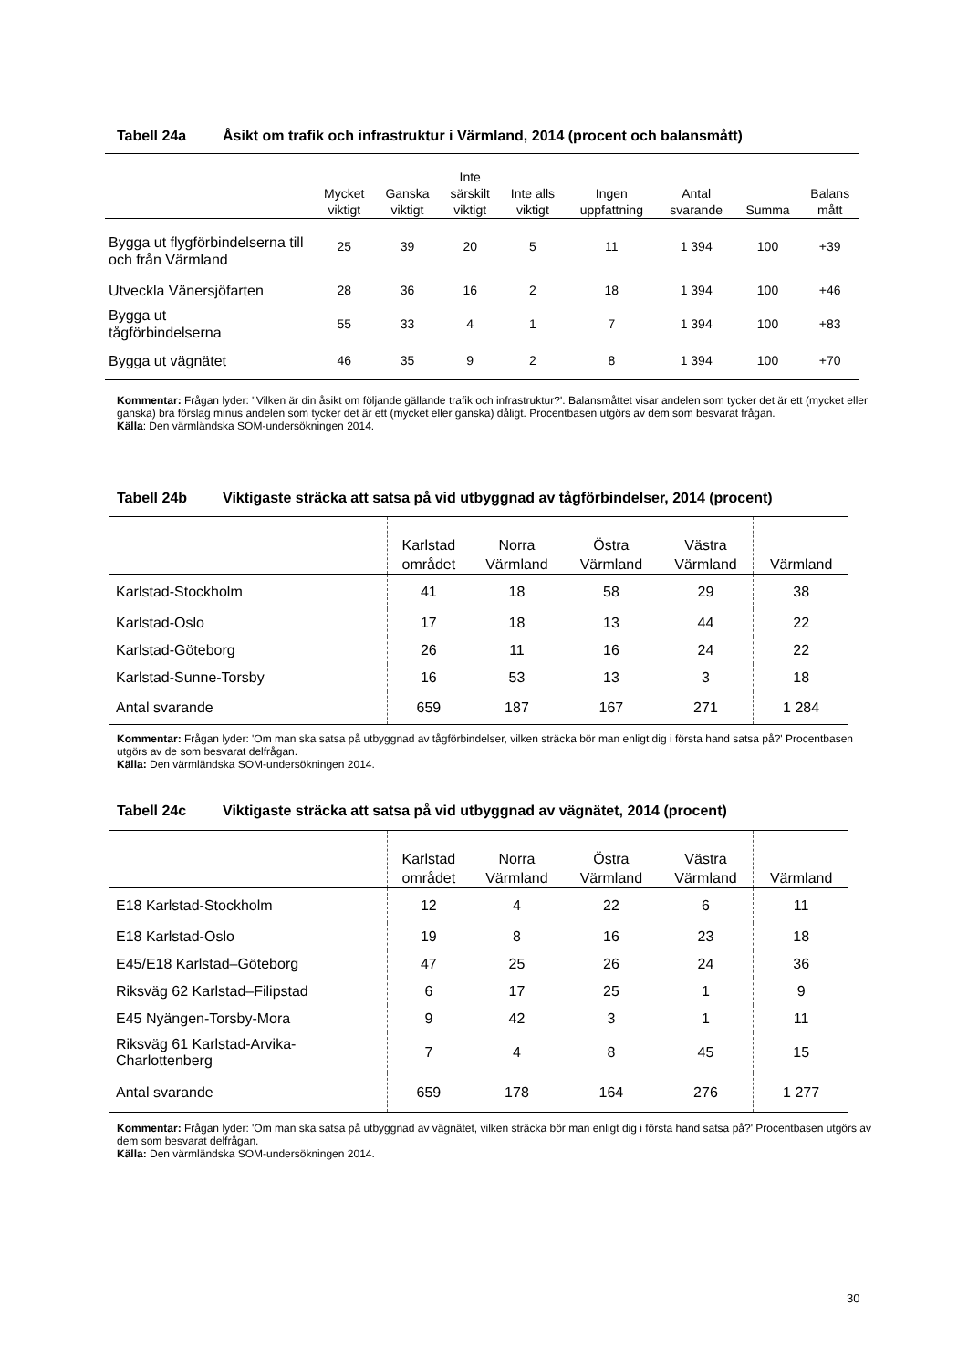Tabell 24a Åsikt om trafik och infrastruktur i Värmland, 2014 (procent och balansmått)
| | Mycket viktigt | Ganska viktigt | Inte särskilt viktigt | Inte alls viktigt | Ingen uppfattning | Antal svarande | Summa | Balans mått |
| --- | --- | --- | --- | --- | --- | --- | --- | --- |
| Bygga ut flygförbindelserna till och från Värmland | 25 | 39 | 20 | 5 | 11 | 1 394 | 100 | +39 |
| Utveckla Vänersjöfarten | 28 | 36 | 16 | 2 | 18 | 1 394 | 100 | +46 |
| Bygga ut tågförbindelserna | 55 | 33 | 4 | 1 | 7 | 1 394 | 100 | +83 |
| Bygga ut vägnätet | 46 | 35 | 9 | 2 | 8 | 1 394 | 100 | +70 |
Kommentar: Frågan lyder: ''Vilken är din åsikt om följande gällande trafik och infrastruktur?'. Balansmåttet visar andelen som tycker det är ett (mycket eller ganska) bra förslag minus andelen som tycker det är ett (mycket eller ganska) dåligt. Procentbasen utgörs av dem som besvarat frågan.
Källa: Den värmländska SOM-undersökningen 2014.
Tabell 24b Viktigaste sträcka att satsa på vid utbyggnad av tågförbindelser, 2014 (procent)
| | Karlstad området | Norra Värmland | Östra Värmland | Västra Värmland | Värmland |
| --- | --- | --- | --- | --- | --- |
| Karlstad-Stockholm | 41 | 18 | 58 | 29 | 38 |
| Karlstad-Oslo | 17 | 18 | 13 | 44 | 22 |
| Karlstad-Göteborg | 26 | 11 | 16 | 24 | 22 |
| Karlstad-Sunne-Torsby | 16 | 53 | 13 | 3 | 18 |
| Antal svarande | 659 | 187 | 167 | 271 | 1 284 |
Kommentar: Frågan lyder: 'Om man ska satsa på utbyggnad av tågförbindelser, vilken sträcka bör man enligt dig i första hand satsa på?' Procentbasen utgörs av de som besvarat delfrågan.
Källa: Den värmländska SOM-undersökningen 2014.
Tabell 24c Viktigaste sträcka att satsa på vid utbyggnad av vägnätet, 2014 (procent)
| | Karlstad området | Norra Värmland | Östra Värmland | Västra Värmland | Värmland |
| --- | --- | --- | --- | --- | --- |
| E18 Karlstad-Stockholm | 12 | 4 | 22 | 6 | 11 |
| E18 Karlstad-Oslo | 19 | 8 | 16 | 23 | 18 |
| E45/E18 Karlstad–Göteborg | 47 | 25 | 26 | 24 | 36 |
| Riksväg 62 Karlstad–Filipstad | 6 | 17 | 25 | 1 | 9 |
| E45 Nyängen-Torsby-Mora | 9 | 42 | 3 | 1 | 11 |
| Riksväg 61 Karlstad-Arvika- Charlottenberg | 7 | 4 | 8 | 45 | 15 |
| Antal svarande | 659 | 178 | 164 | 276 | 1 277 |
Kommentar: Frågan lyder: 'Om man ska satsa på utbyggnad av vägnätet, vilken sträcka bör man enligt dig i första hand satsa på?' Procentbasen utgörs av dem som besvarat delfrågan.
Källa: Den värmländska SOM-undersökningen 2014.
30